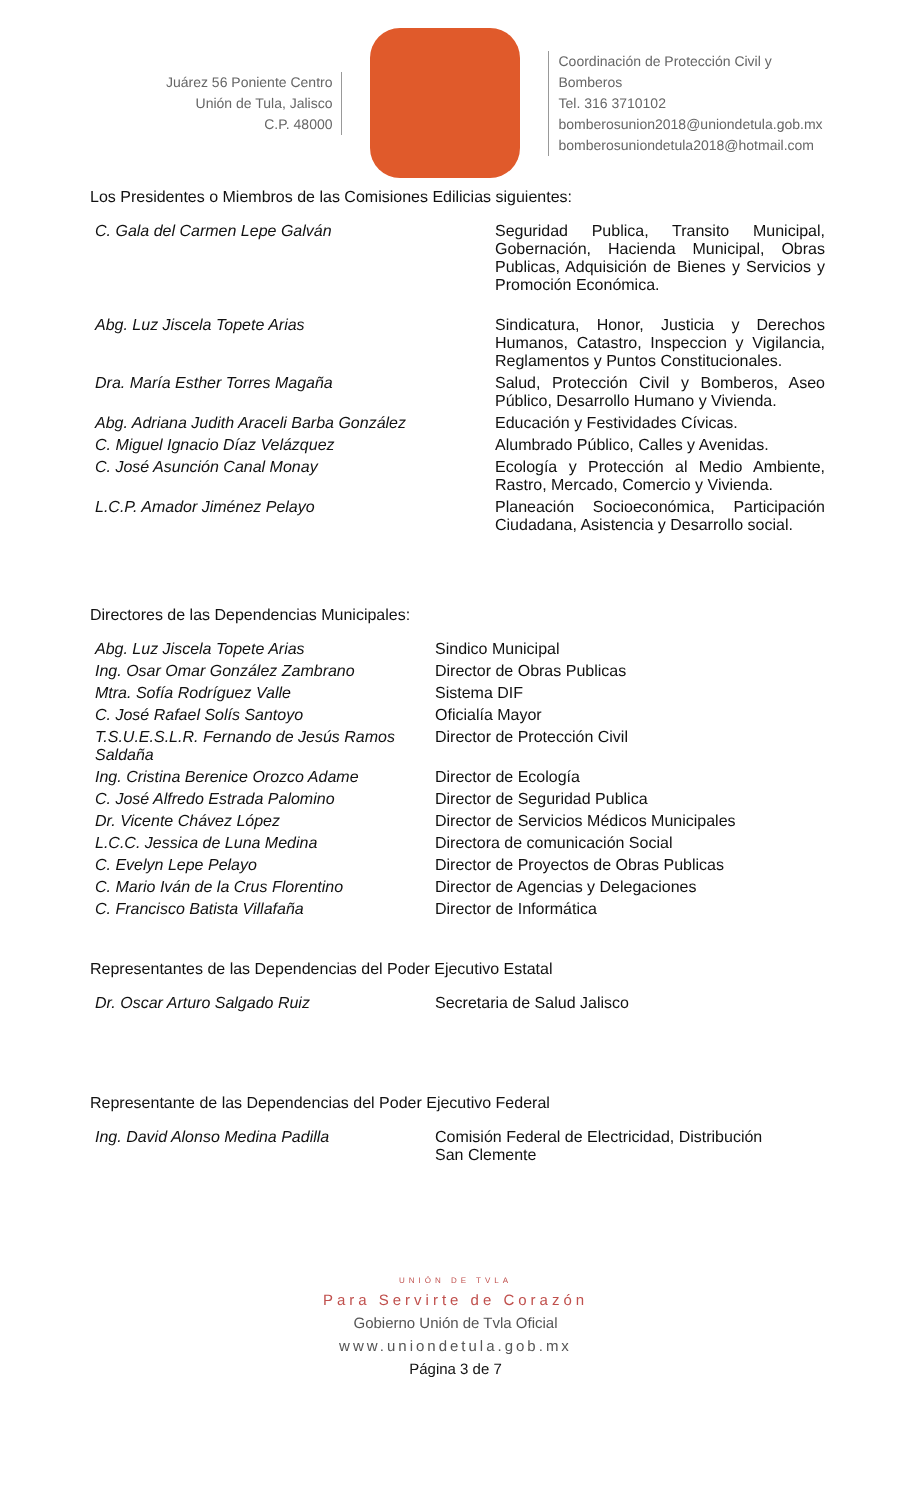Juárez 56 Poniente Centro
Unión de Tula, Jalisco
C.P. 48000
Coordinación de Protección Civil y Bomberos
Tel. 316 3710102
bomberosunion2018@uniondetula.gob.mx
bomberosuniondetula2018@hotmail.com
Los Presidentes o Miembros de las Comisiones Edilicias siguientes:
| C. Gala del Carmen Lepe Galván | Seguridad Publica, Transito Municipal, Gobernación, Hacienda Municipal, Obras Publicas, Adquisición de Bienes y Servicios y Promoción Económica. |
| Abg. Luz Jiscela Topete Arias | Sindicatura, Honor, Justicia y Derechos Humanos, Catastro, Inspeccion y Vigilancia, Reglamentos y Puntos Constitucionales. |
| Dra. María Esther Torres Magaña | Salud, Protección Civil y Bomberos, Aseo Público, Desarrollo Humano y Vivienda. |
| Abg. Adriana Judith Araceli Barba González | Educación y Festividades Cívicas. |
| C. Miguel Ignacio Díaz Velázquez | Alumbrado Público, Calles y Avenidas. |
| C. José Asunción Canal Monay | Ecología y Protección al Medio Ambiente, Rastro, Mercado, Comercio y Vivienda. |
| L.C.P. Amador Jiménez Pelayo | Planeación Socioeconómica, Participación Ciudadana, Asistencia y Desarrollo social. |
Directores de las Dependencias Municipales:
| Abg. Luz Jiscela Topete Arias | Sindico Municipal |
| Ing. Osar Omar González Zambrano | Director de Obras Publicas |
| Mtra. Sofía Rodríguez Valle | Sistema DIF |
| C. José Rafael Solís Santoyo | Oficialía Mayor |
| T.S.U.E.S.L.R. Fernando de Jesús Ramos Saldaña | Director de Protección Civil |
| Ing. Cristina Berenice Orozco Adame | Director de Ecología |
| C. José Alfredo Estrada Palomino | Director de Seguridad Publica |
| Dr. Vicente Chávez López | Director de Servicios Médicos Municipales |
| L.C.C. Jessica de Luna Medina | Directora de comunicación Social |
| C. Evelyn Lepe Pelayo | Director de Proyectos de Obras Publicas |
| C. Mario Iván de la Crus Florentino | Director de Agencias y Delegaciones |
| C. Francisco Batista Villafaña | Director de Informática |
Representantes de las Dependencias del Poder Ejecutivo Estatal
| Dr. Oscar Arturo Salgado Ruiz | Secretaria de Salud Jalisco |
Representante de las Dependencias del Poder Ejecutivo Federal
| Ing. David Alonso Medina Padilla | Comisión Federal de Electricidad, Distribución San Clemente |
UNIÓN DE TVLA
Para Servirte de Corazón
Gobierno Unión de Tvla Oficial
www.uniondetula.gob.mx
Página 3 de 7